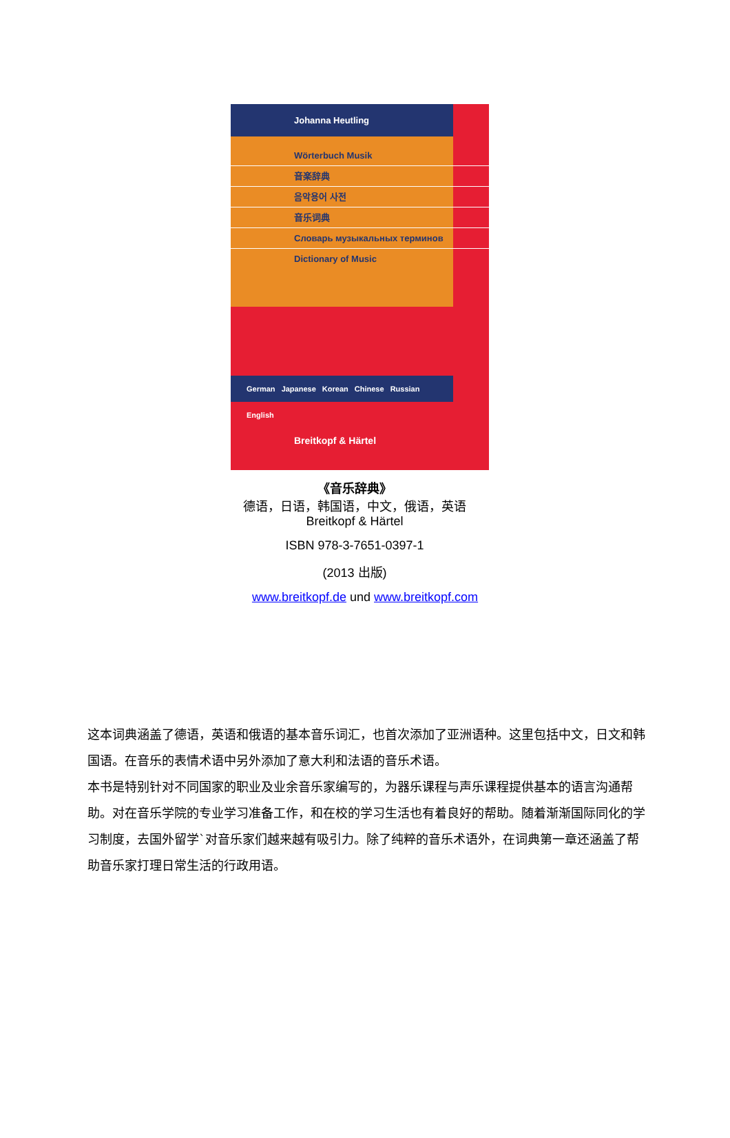Johanna Heutling
Wörterbuch Musik
音楽辞典
음악용어 사전
音乐词典
Словарь музыкальных терминов
Dictionary of Music
German Japanese Korean Chinese Russian English
Breitkopf & Härtel
《音乐辞典》
德语，日语，韩国语，中文，俄语，英语
Breitkopf & Härtel
ISBN 978-3-7651-0397-1
(2013 出版)
www.breitkopf.de und www.breitkopf.com
这本词典涵盖了德语，英语和俄语的基本音乐词汇，也首次添加了亚洲语种。这里包括中文，日文和韩国语。在音乐的表情术语中另外添加了意大利和法语的音乐术语。
本书是特别针对不同国家的职业及业余音乐家编写的，为器乐课程与声乐课程提供基本的语言沟通帮助。对在音乐学院的专业学习准备工作，和在校的学习生活也有着良好的帮助。随着渐渐国际同化的学习制度，去国外留学`对音乐家们越来越有吸引力。除了纯粹的音乐术语外，在词典第一章还涵盖了帮助音乐家打理日常生活的行政用语。